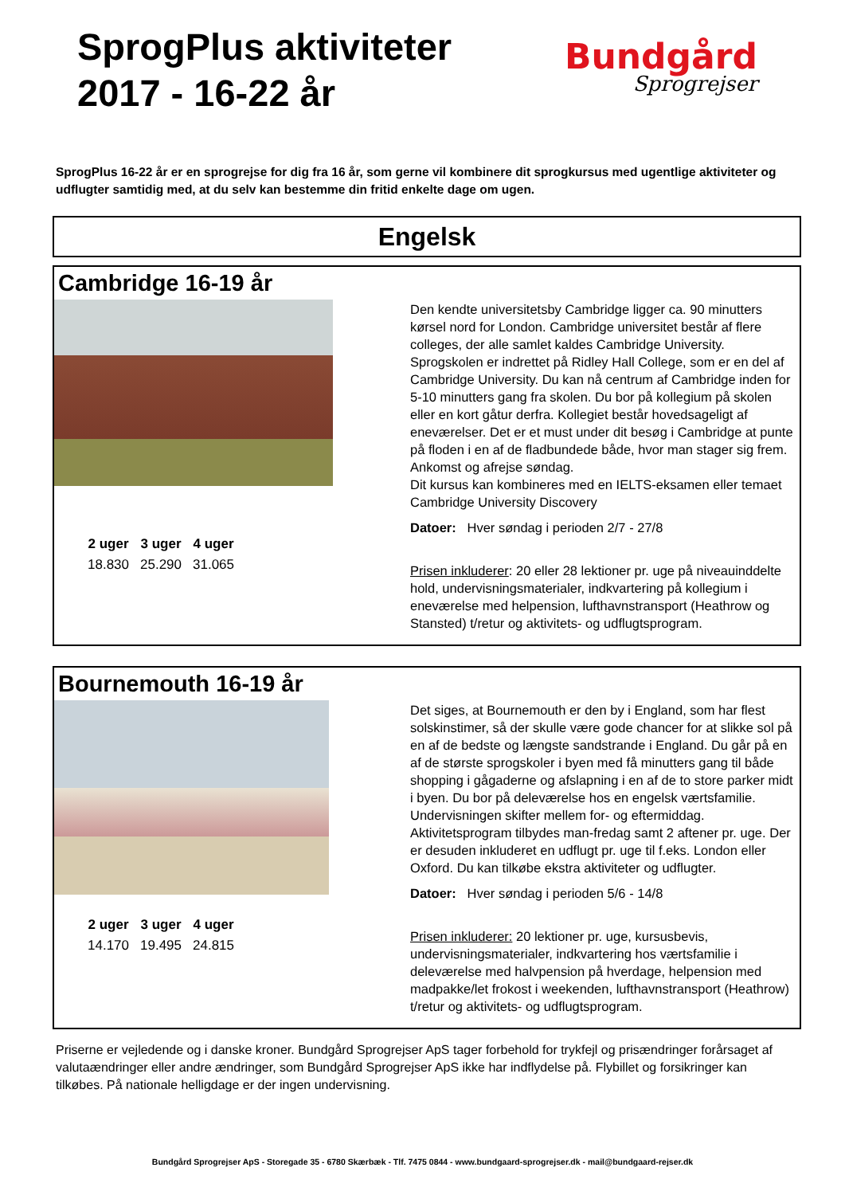SprogPlus aktiviteter
2017 - 16-22 år
Bundgård
Sprogrejser
SprogPlus 16-22 år er en sprogrejse for dig fra 16 år, som gerne vil kombinere dit sprogkursus med ugentlige aktiviteter og udflugter samtidig med, at du selv kan bestemme din fritid enkelte dage om ugen.
Engelsk
Cambridge 16-19 år
| 2 uger | 3 uger | 4 uger |
| --- | --- | --- |
| 18.830 | 25.290 | 31.065 |
Den kendte universitetsby Cambridge ligger ca. 90 minutters kørsel nord for London. Cambridge universitet består af flere colleges, der alle samlet kaldes Cambridge University. Sprogskolen er indrettet på Ridley Hall College, som er en del af Cambridge University. Du kan nå centrum af Cambridge inden for 5-10 minutters gang fra skolen. Du bor på kollegium på skolen eller en kort gåtur derfra. Kollegiet består hovedsageligt af eneværelser. Det er et must under dit besøg i Cambridge at punte på floden i en af de fladbundede både, hvor man stager sig frem. Ankomst og afrejse søndag.
Dit kursus kan kombineres med en IELTS-eksamen eller temaet Cambridge University Discovery
Datoer: Hver søndag i perioden 2/7 - 27/8
Prisen inkluderer: 20 eller 28 lektioner pr. uge på niveauinddelte hold, undervisningsmaterialer, indkvartering på kollegium i eneværelse med helpension, lufthavnstransport (Heathrow og Stansted) t/retur og aktivitets- og udflugtsprogram.
Bournemouth 16-19 år
| 2 uger | 3 uger | 4 uger |
| --- | --- | --- |
| 14.170 | 19.495 | 24.815 |
Det siges, at Bournemouth er den by i England, som har flest solskinstimer, så der skulle være gode chancer for at slikke sol på en af de bedste og længste sandstrande i England. Du går på en af de største sprogskoler i byen med få minutters gang til både shopping i gågaderne og afslapning i en af de to store parker midt i byen. Du bor på deleværelse hos en engelsk værtsfamilie. Undervisningen skifter mellem for- og eftermiddag. Aktivitetsprogram tilbydes man-fredag samt 2 aftener pr. uge. Der er desuden inkluderet en udflugt pr. uge til f.eks. London eller Oxford. Du kan tilkøbe ekstra aktiviteter og udflugter.
Datoer: Hver søndag i perioden 5/6 - 14/8
Prisen inkluderer: 20 lektioner pr. uge, kursusbevis, undervisningsmaterialer, indkvartering hos værtsfamilie i deleværelse med halvpension på hverdage, helpension med madpakke/let frokost i weekenden, lufthavnstransport (Heathrow) t/retur og aktivitets- og udflugtsprogram.
Priserne er vejledende og i danske kroner. Bundgård Sprogrejser ApS tager forbehold for trykfejl og prisændringer forårsaget af valutaændringer eller andre ændringer, som Bundgård Sprogrejser ApS ikke har indflydelse på. Flybillet og forsikringer kan tilkøbes. På nationale helligdage er der ingen undervisning.
Bundgård Sprogrejser ApS - Storegade 35 - 6780 Skærbæk - Tlf. 7475 0844 - www.bundgaard-sprogrejser.dk - mail@bundgaard-rejser.dk